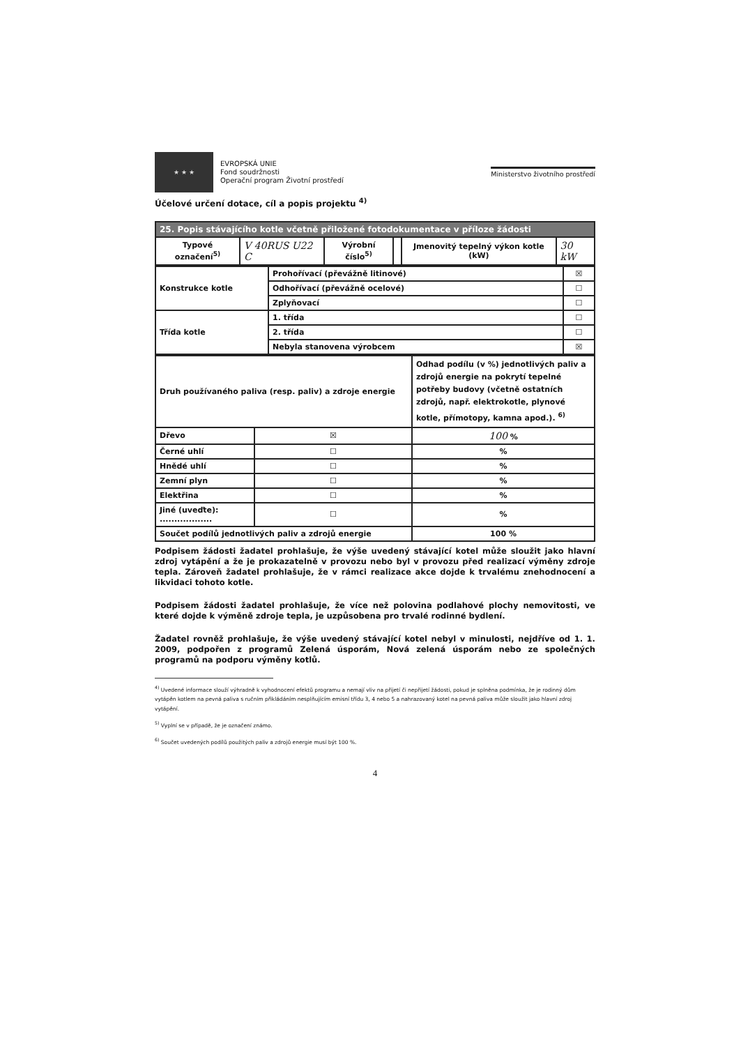★ ★ ★
EVROPSKÁ UNIE
Fond soudržnosti
Operační program Životní prostředí
Ministerstvo životního prostředí
Účelové určení dotace, cíl a popis projektu <sup>4)</sup>
| 25. Popis stávajícího kotle včetně přiložené fotodokumentace v příloze žádosti | | | | | |
| Typové označení<sup>5)</sup> | V 40RUS U22 C | Výrobní číslo<sup>5)</sup> | | Jmenovitý tepelný výkon kotle (kW) | 30 kW |
| Konstrukce kotle | Prohořívací (převážně litinové) | ☒ |
| | Odhořívací (převážně ocelové) | ☐ |
| | Zplyňovací | ☐ |
| Třída kotle | 1. třída | ☐ |
| | 2. třída | ☐ |
| | Nebyla stanovena výrobcem | ☒ |
| Druh používaného paliva (resp. paliv) a zdroje energie | | Odhad podílu (v %) jednotlivých paliv a zdrojů energie na pokrytí tepelné potřeby budovy (včetně ostatních zdrojů, např. elektrokotle, plynové kotle, přímotopy, kamna apod.). <sup>6)</sup> |
| Dřevo | ☒ | 100 % |
| Černé uhlí | ☐ | % |
| Hnědé uhlí | ☐ | % |
| Zemní plyn | ☐ | % |
| Elektřina | ☐ | % |
| Jiné (uveďte): .................. | ☐ | % |
| Součet podílů jednotlivých paliv a zdrojů energie | | 100 % |
Podpisem žádosti žadatel prohlašuje, že výše uvedený stávající kotel může sloužit jako hlavní zdroj vytápění a že je prokazatelně v provozu nebo byl v provozu před realizací výměny zdroje tepla. Zároveň žadatel prohlašuje, že v rámci realizace akce dojde k trvalému znehodnocení a likvidaci tohoto kotle.
Podpisem žádosti žadatel prohlašuje, že více než polovina podlahové plochy nemovitosti, ve které dojde k výměně zdroje tepla, je uzpůsobena pro trvalé rodinné bydlení.
Žadatel rovněž prohlašuje, že výše uvedený stávající kotel nebyl v minulosti, nejdříve od 1. 1. 2009, podpořen z programů Zelená úsporám, Nová zelená úsporám nebo ze společných programů na podporu výměny kotlů.
<sup>4)</sup> Uvedené informace slouží výhradně k vyhodnocení efektů programu a nemají vliv na přijetí či nepřijetí žádosti, pokud je splněna podmínka, že je rodinný dům vytápěn kotlem na pevná paliva s ručním přikládáním nesplňujícím emisní třídu 3, 4 nebo 5 a nahrazovaný kotel na pevná paliva může sloužit jako hlavní zdroj vytápění.
<sup>5)</sup> Vyplní se v případě, že je označení známo.
<sup>6)</sup> Součet uvedených podílů použitých paliv a zdrojů energie musí být 100 %.
4